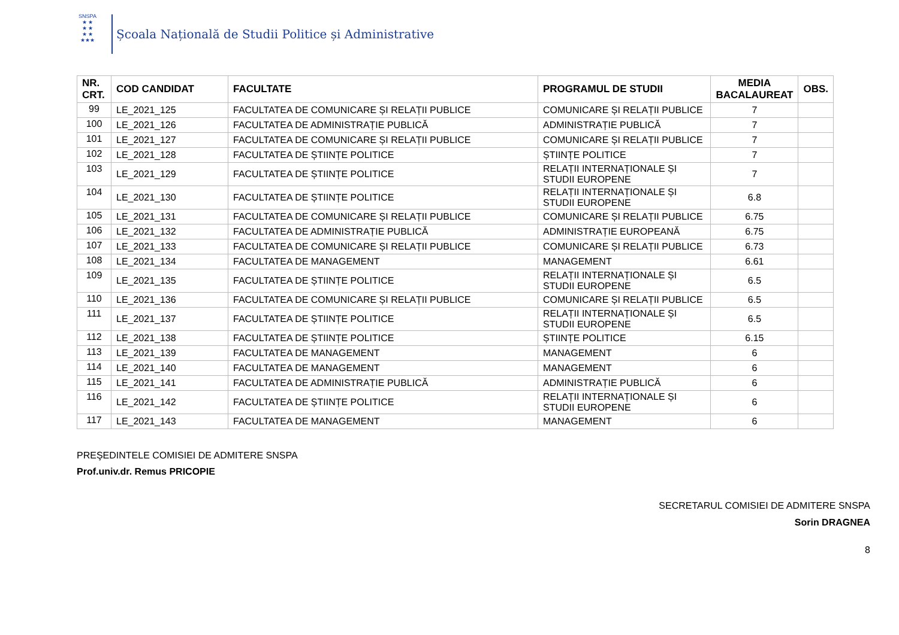SNSPA
★ ★
★ ★
★ ★
★★★
Școala Națională de Studii Politice și Administrative
| NR. CRT. | COD CANDIDAT | FACULTATE | PROGRAMUL DE STUDII | MEDIA BACALAUREAT | OBS. |
| --- | --- | --- | --- | --- | --- |
| 99 | LE_2021_125 | FACULTATEA DE COMUNICARE ȘI RELAȚII PUBLICE | COMUNICARE ȘI RELAȚII PUBLICE | 7 | |
| 100 | LE_2021_126 | FACULTATEA DE ADMINISTRAȚIE PUBLICĂ | ADMINISTRAȚIE PUBLICĂ | 7 | |
| 101 | LE_2021_127 | FACULTATEA DE COMUNICARE ȘI RELAȚII PUBLICE | COMUNICARE ȘI RELAȚII PUBLICE | 7 | |
| 102 | LE_2021_128 | FACULTATEA DE ȘTIINȚE POLITICE | ȘTIINȚE POLITICE | 7 | |
| 103 | LE_2021_129 | FACULTATEA DE ȘTIINȚE POLITICE | RELAȚII INTERNAȚIONALE ȘI STUDII EUROPENE | 7 | |
| 104 | LE_2021_130 | FACULTATEA DE ȘTIINȚE POLITICE | RELAȚII INTERNAȚIONALE ȘI STUDII EUROPENE | 6.8 | |
| 105 | LE_2021_131 | FACULTATEA DE COMUNICARE ȘI RELAȚII PUBLICE | COMUNICARE ȘI RELAȚII PUBLICE | 6.75 | |
| 106 | LE_2021_132 | FACULTATEA DE ADMINISTRAȚIE PUBLICĂ | ADMINISTRAȚIE EUROPEANĂ | 6.75 | |
| 107 | LE_2021_133 | FACULTATEA DE COMUNICARE ȘI RELAȚII PUBLICE | COMUNICARE ȘI RELAȚII PUBLICE | 6.73 | |
| 108 | LE_2021_134 | FACULTATEA DE MANAGEMENT | MANAGEMENT | 6.61 | |
| 109 | LE_2021_135 | FACULTATEA DE ȘTIINȚE POLITICE | RELAȚII INTERNAȚIONALE ȘI STUDII EUROPENE | 6.5 | |
| 110 | LE_2021_136 | FACULTATEA DE COMUNICARE ȘI RELAȚII PUBLICE | COMUNICARE ȘI RELAȚII PUBLICE | 6.5 | |
| 111 | LE_2021_137 | FACULTATEA DE ȘTIINȚE POLITICE | RELAȚII INTERNAȚIONALE ȘI STUDII EUROPENE | 6.5 | |
| 112 | LE_2021_138 | FACULTATEA DE ȘTIINȚE POLITICE | ȘTIINȚE POLITICE | 6.15 | |
| 113 | LE_2021_139 | FACULTATEA DE MANAGEMENT | MANAGEMENT | 6 | |
| 114 | LE_2021_140 | FACULTATEA DE MANAGEMENT | MANAGEMENT | 6 | |
| 115 | LE_2021_141 | FACULTATEA DE ADMINISTRAȚIE PUBLICĂ | ADMINISTRAȚIE PUBLICĂ | 6 | |
| 116 | LE_2021_142 | FACULTATEA DE ȘTIINȚE POLITICE | RELAȚII INTERNAȚIONALE ȘI STUDII EUROPENE | 6 | |
| 117 | LE_2021_143 | FACULTATEA DE MANAGEMENT | MANAGEMENT | 6 | |
PREŞEDINTELE COMISIEI DE ADMITERE SNSPA
Prof.univ.dr. Remus PRICOPIE
SECRETARUL COMISIEI DE ADMITERE SNSPA
Sorin DRAGNEA
8